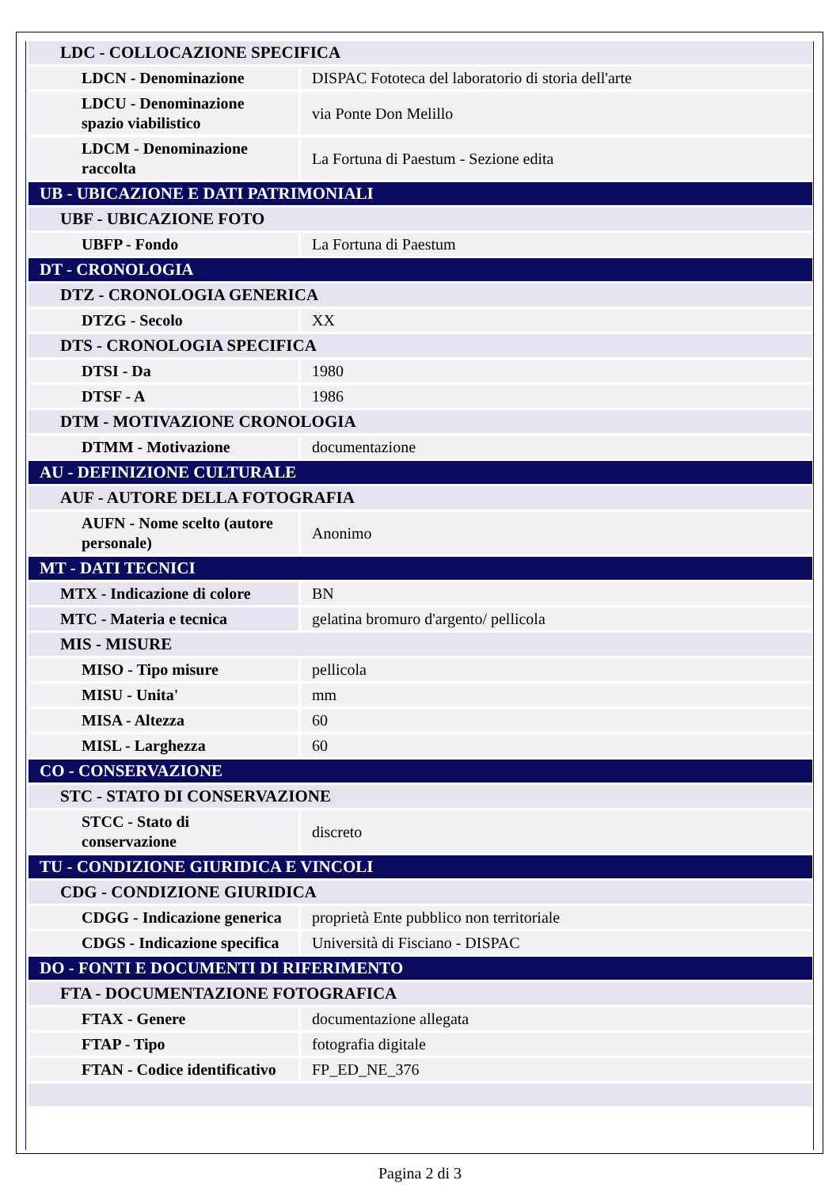| LDC - COLLOCAZIONE SPECIFICA | |
| LDCN - Denominazione | DISPAC Fototeca del laboratorio di storia dell'arte |
| LDCU - Denominazione spazio viabilistico | via Ponte Don Melillo |
| LDCM - Denominazione raccolta | La Fortuna di Paestum - Sezione edita |
| UB - UBICAZIONE E DATI PATRIMONIALI | |
| UBF - UBICAZIONE FOTO | |
| UBFP - Fondo | La Fortuna di Paestum |
| DT - CRONOLOGIA | |
| DTZ - CRONOLOGIA GENERICA | |
| DTZG - Secolo | XX |
| DTS - CRONOLOGIA SPECIFICA | |
| DTSI - Da | 1980 |
| DTSF - A | 1986 |
| DTM - MOTIVAZIONE CRONOLOGIA | |
| DTMM - Motivazione | documentazione |
| AU - DEFINIZIONE CULTURALE | |
| AUF - AUTORE DELLA FOTOGRAFIA | |
| AUFN - Nome scelto (autore personale) | Anonimo |
| MT - DATI TECNICI | |
| MTX - Indicazione di colore | BN |
| MTC - Materia e tecnica | gelatina bromuro d'argento/ pellicola |
| MIS - MISURE | |
| MISO - Tipo misure | pellicola |
| MISU - Unita' | mm |
| MISA - Altezza | 60 |
| MISL - Larghezza | 60 |
| CO - CONSERVAZIONE | |
| STC - STATO DI CONSERVAZIONE | |
| STCC - Stato di conservazione | discreto |
| TU - CONDIZIONE GIURIDICA E VINCOLI | |
| CDG - CONDIZIONE GIURIDICA | |
| CDGG - Indicazione generica | proprietà Ente pubblico non territoriale |
| CDGS - Indicazione specifica | Università di Fisciano - DISPAC |
| DO - FONTI E DOCUMENTI DI RIFERIMENTO | |
| FTA - DOCUMENTAZIONE FOTOGRAFICA | |
| FTAX - Genere | documentazione allegata |
| FTAP - Tipo | fotografia digitale |
| FTAN - Codice identificativo | FP_ED_NE_376 |
Pagina 2 di 3